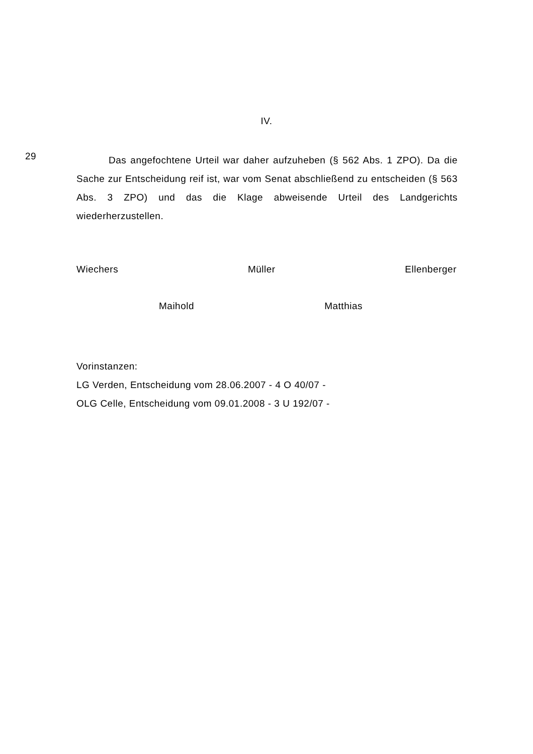IV.
29
Das angefochtene Urteil war daher aufzuheben (§ 562 Abs. 1 ZPO). Da die Sache zur Entscheidung reif ist, war vom Senat abschließend zu entscheiden (§ 563 Abs. 3 ZPO) und das die Klage abweisende Urteil des Landgerichts wiederherzustellen.
Wiechers Müller Ellenberger
Maihold Matthias
Vorinstanzen:
LG Verden, Entscheidung vom 28.06.2007 - 4 O 40/07 -
OLG Celle, Entscheidung vom 09.01.2008 - 3 U 192/07 -